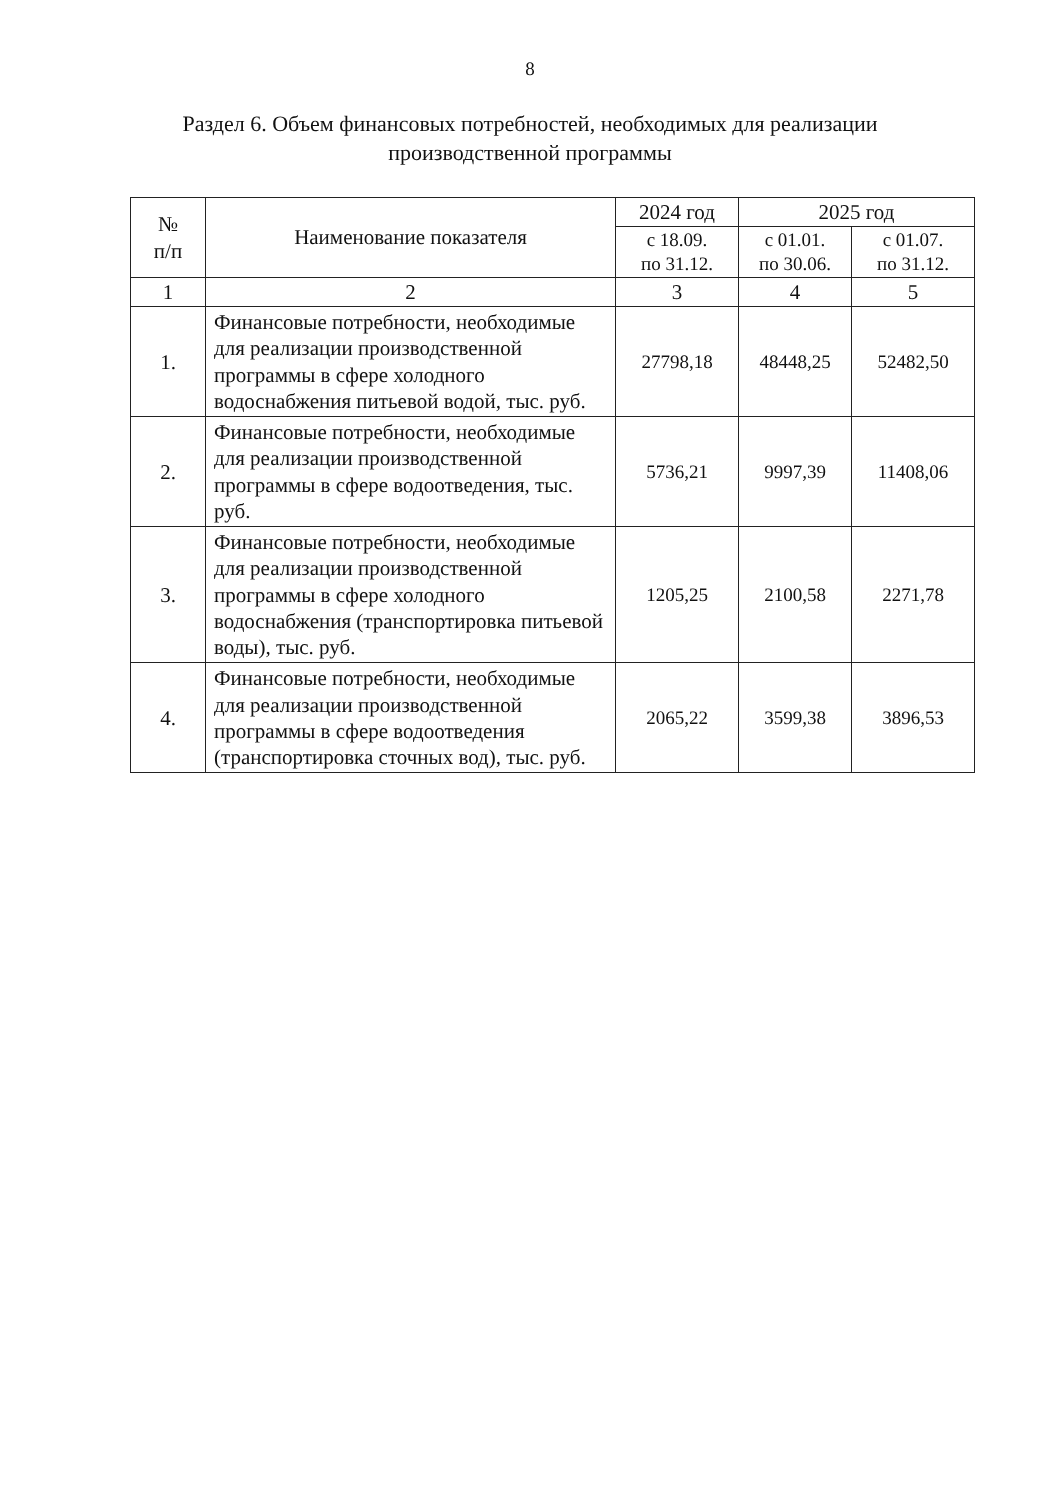8
Раздел 6. Объем финансовых потребностей, необходимых для реализации производственной программы
| № п/п | Наименование показателя | 2024 год | 2025 год | |
| --- | --- | --- | --- | --- |
| | | с 18.09. по 31.12. | с 01.01. по 30.06. | с 01.07. по 31.12. |
| 1 | 2 | 3 | 4 | 5 |
| 1. | Финансовые потребности, необходимые для реализации производственной программы в сфере холодного водоснабжения питьевой водой, тыс. руб. | 27798,18 | 48448,25 | 52482,50 |
| 2. | Финансовые потребности, необходимые для реализации производственной программы в сфере водоотведения, тыс. руб. | 5736,21 | 9997,39 | 11408,06 |
| 3. | Финансовые потребности, необходимые для реализации производственной программы в сфере холодного водоснабжения (транспортировка питьевой воды), тыс. руб. | 1205,25 | 2100,58 | 2271,78 |
| 4. | Финансовые потребности, необходимые для реализации производственной программы в сфере водоотведения (транспортировка сточных вод), тыс. руб. | 2065,22 | 3599,38 | 3896,53 |